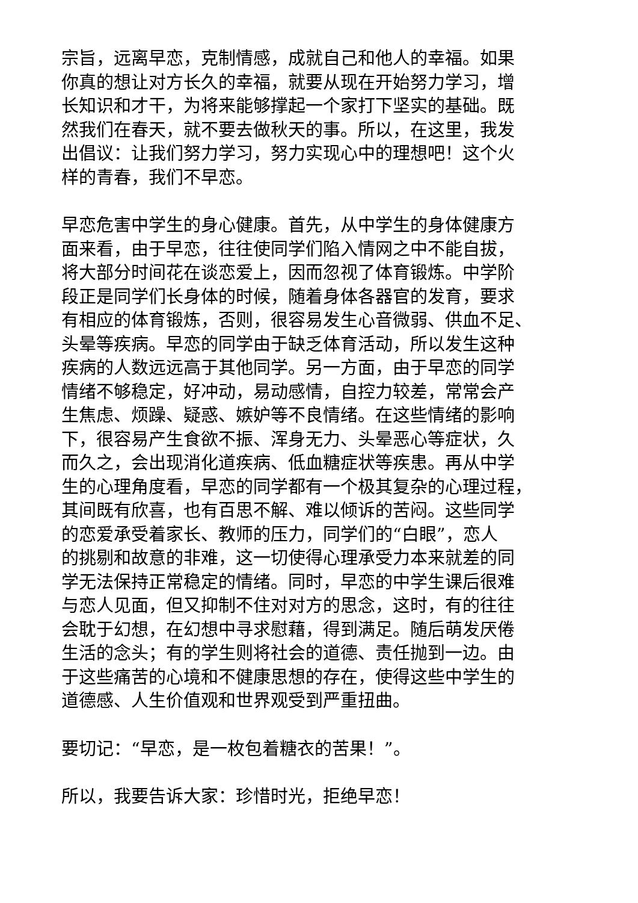宗旨，远离早恋，克制情感，成就自己和他人的幸福。如果
你真的想让对方长久的幸福，就要从现在开始努力学习，增
长知识和才干，为将来能够撑起一个家打下坚实的基础。既
然我们在春天，就不要去做秋天的事。所以，在这里，我发
出倡议：让我们努力学习，努力实现心中的理想吧！这个火
样的青春，我们不早恋。
早恋危害中学生的身心健康。首先，从中学生的身体健康方
面来看，由于早恋，往往使同学们陷入情网之中不能自拔，
将大部分时间花在谈恋爱上，因而忽视了体育锻炼。中学阶
段正是同学们长身体的时候，随着身体各器官的发育，要求
有相应的体育锻炼，否则，很容易发生心音微弱、供血不足、
头晕等疾病。早恋的同学由于缺乏体育活动，所以发生这种
疾病的人数远远高于其他同学。另一方面，由于早恋的同学
情绪不够稳定，好冲动，易动感情，自控力较差，常常会产
生焦虑、烦躁、疑惑、嫉妒等不良情绪。在这些情绪的影响
下，很容易产生食欲不振、浑身无力、头晕恶心等症状，久
而久之，会出现消化道疾病、低血糖症状等疾患。再从中学
生的心理角度看，早恋的同学都有一个极其复杂的心理过程，
其间既有欣喜，也有百思不解、难以倾诉的苦闷。这些同学
的恋爱承受着家长、教师的压力，同学们的“白眼”，恋人
的挑剔和故意的非难，这一切使得心理承受力本来就差的同
学无法保持正常稳定的情绪。同时，早恋的中学生课后很难
与恋人见面，但又抑制不住对对方的思念，这时，有的往往
会耽于幻想，在幻想中寻求慰藉，得到满足。随后萌发厌倦
生活的念头；有的学生则将社会的道德、责任抛到一边。由
于这些痛苦的心境和不健康思想的存在，使得这些中学生的
道德感、人生价值观和世界观受到严重扭曲。
要切记：“早恋，是一枚包着糖衣的苦果！”。
所以，我要告诉大家：珍惜时光，拒绝早恋！